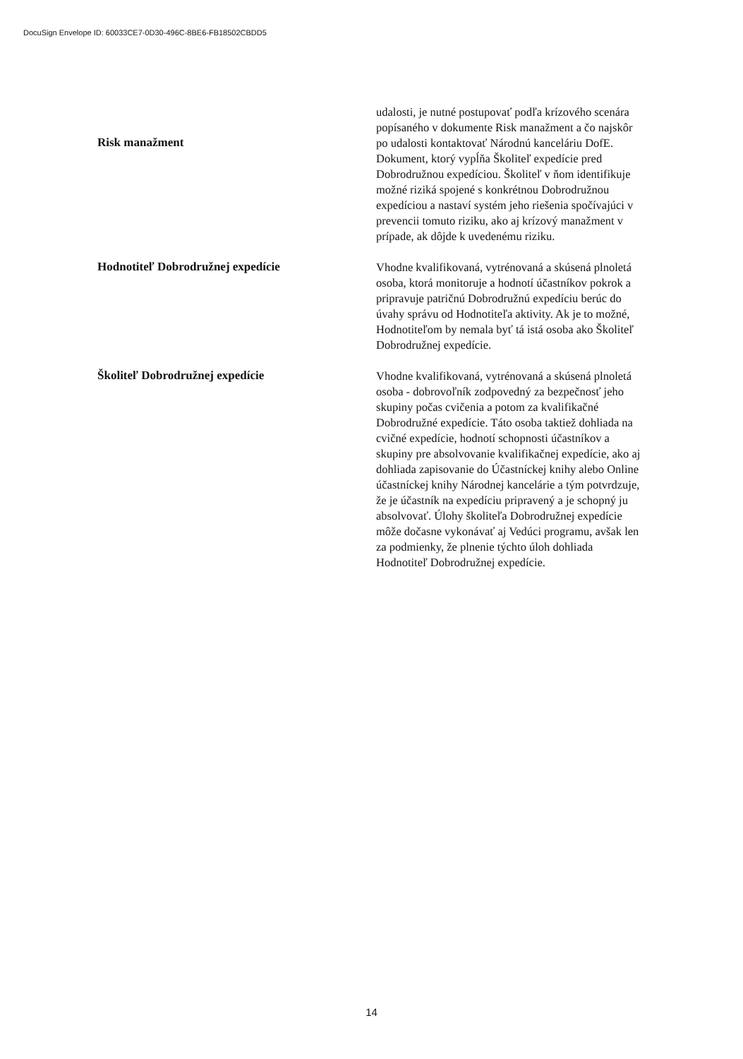DocuSign Envelope ID: 60033CE7-0D30-496C-8BE6-FB18502CBDD5
udalosti, je nutné postupovať podľa krízového scenára popísaného v dokumente Risk manažment a čo najskôr po udalosti kontaktovať Národnú kanceláriu DofE.
Risk manažment
Dokument, ktorý vypĺňa Školiteľ expedície pred Dobrodružnou expedíciou. Školiteľ v ňom identifikuje možné riziká spojené s konkrétnou Dobrodružnou expedíciou a nastaví systém jeho riešenia spočívajúci v prevencii tomuto riziku, ako aj krízový manažment v prípade, ak dôjde k uvedenému riziku.
Hodnotiteľ Dobrodružnej expedície
Vhodne kvalifikovaná, vytrénovaná a skúsená plnoletá osoba, ktorá monitoruje a hodnotí účastníkov pokrok a pripravuje patričnú Dobrodružnú expedíciu berúc do úvahy správu od Hodnotiteľa aktivity. Ak je to možné, Hodnotiteľom by nemala byť tá istá osoba ako Školiteľ Dobrodružnej expedície.
Školiteľ Dobrodružnej expedície
Vhodne kvalifikovaná, vytrénovaná a skúsená plnoletá osoba - dobrovoľník zodpovedný za bezpečnosť jeho skupiny počas cvičenia a potom za kvalifikačné Dobrodružné expedície. Táto osoba taktiež dohliada na cvičné expedície, hodnotí schopnosti účastníkov a skupiny pre absolvovanie kvalifikačnej expedície, ako aj dohliada zapisovanie do Účastníckej knihy alebo Online účastníckej knihy Národnej kancelárie a tým potvrdzuje, že je účastník na expedíciu pripravený a je schopný ju absolvovať. Úlohy školiteľa Dobrodružnej expedície môže dočasne vykonávať aj Vedúci programu, avšak len za podmienky, že plnenie týchto úloh dohliada Hodnotiteľ Dobrodružnej expedície.
14